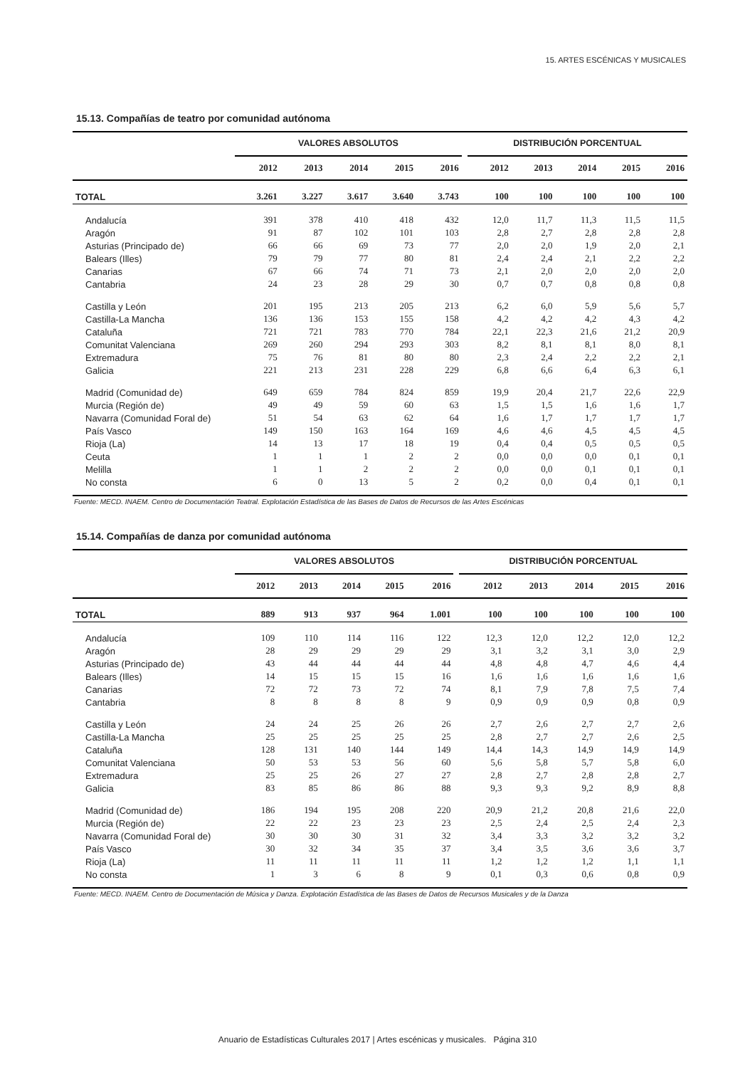15. ARTES ESCÉNICAS Y MUSICALES
15.13. Compañías de teatro por comunidad autónoma
| | VALORES ABSOLUTOS | | | | | | DISTRIBUCIÓN PORCENTUAL | | | | |
| --- | --- | --- | --- | --- | --- | --- | --- | --- | --- | --- | --- |
| | 2012 | 2013 | 2014 | 2015 | 2016 | | 2012 | 2013 | 2014 | 2015 | 2016 |
| TOTAL | 3.261 | 3.227 | 3.617 | 3.640 | 3.743 | | 100 | 100 | 100 | 100 | 100 |
| Andalucía | 391 | 378 | 410 | 418 | 432 | | 12,0 | 11,7 | 11,3 | 11,5 | 11,5 |
| Aragón | 91 | 87 | 102 | 101 | 103 | | 2,8 | 2,7 | 2,8 | 2,8 | 2,8 |
| Asturias (Principado de) | 66 | 66 | 69 | 73 | 77 | | 2,0 | 2,0 | 1,9 | 2,0 | 2,1 |
| Balears (Illes) | 79 | 79 | 77 | 80 | 81 | | 2,4 | 2,4 | 2,1 | 2,2 | 2,2 |
| Canarias | 67 | 66 | 74 | 71 | 73 | | 2,1 | 2,0 | 2,0 | 2,0 | 2,0 |
| Cantabria | 24 | 23 | 28 | 29 | 30 | | 0,7 | 0,7 | 0,8 | 0,8 | 0,8 |
| Castilla y León | 201 | 195 | 213 | 205 | 213 | | 6,2 | 6,0 | 5,9 | 5,6 | 5,7 |
| Castilla-La Mancha | 136 | 136 | 153 | 155 | 158 | | 4,2 | 4,2 | 4,2 | 4,3 | 4,2 |
| Cataluña | 721 | 721 | 783 | 770 | 784 | | 22,1 | 22,3 | 21,6 | 21,2 | 20,9 |
| Comunitat Valenciana | 269 | 260 | 294 | 293 | 303 | | 8,2 | 8,1 | 8,1 | 8,0 | 8,1 |
| Extremadura | 75 | 76 | 81 | 80 | 80 | | 2,3 | 2,4 | 2,2 | 2,2 | 2,1 |
| Galicia | 221 | 213 | 231 | 228 | 229 | | 6,8 | 6,6 | 6,4 | 6,3 | 6,1 |
| Madrid (Comunidad de) | 649 | 659 | 784 | 824 | 859 | | 19,9 | 20,4 | 21,7 | 22,6 | 22,9 |
| Murcia (Región de) | 49 | 49 | 59 | 60 | 63 | | 1,5 | 1,5 | 1,6 | 1,6 | 1,7 |
| Navarra (Comunidad Foral de) | 51 | 54 | 63 | 62 | 64 | | 1,6 | 1,7 | 1,7 | 1,7 | 1,7 |
| País Vasco | 149 | 150 | 163 | 164 | 169 | | 4,6 | 4,6 | 4,5 | 4,5 | 4,5 |
| Rioja (La) | 14 | 13 | 17 | 18 | 19 | | 0,4 | 0,4 | 0,5 | 0,5 | 0,5 |
| Ceuta | 1 | 1 | 1 | 2 | 2 | | 0,0 | 0,0 | 0,0 | 0,1 | 0,1 |
| Melilla | 1 | 1 | 2 | 2 | 2 | | 0,0 | 0,0 | 0,1 | 0,1 | 0,1 |
| No consta | 6 | 0 | 13 | 5 | 2 | | 0,2 | 0,0 | 0,4 | 0,1 | 0,1 |
Fuente: MECD. INAEM. Centro de Documentación Teatral. Explotación Estadística de las Bases de Datos de Recursos de las Artes Escénicas
15.14. Compañías de danza por comunidad autónoma
| | VALORES ABSOLUTOS | | | | | | DISTRIBUCIÓN PORCENTUAL | | | | |
| --- | --- | --- | --- | --- | --- | --- | --- | --- | --- | --- | --- |
| | 2012 | 2013 | 2014 | 2015 | 2016 | | 2012 | 2013 | 2014 | 2015 | 2016 |
| TOTAL | 889 | 913 | 937 | 964 | 1.001 | | 100 | 100 | 100 | 100 | 100 |
| Andalucía | 109 | 110 | 114 | 116 | 122 | | 12,3 | 12,0 | 12,2 | 12,0 | 12,2 |
| Aragón | 28 | 29 | 29 | 29 | 29 | | 3,1 | 3,2 | 3,1 | 3,0 | 2,9 |
| Asturias (Principado de) | 43 | 44 | 44 | 44 | 44 | | 4,8 | 4,8 | 4,7 | 4,6 | 4,4 |
| Balears (Illes) | 14 | 15 | 15 | 15 | 16 | | 1,6 | 1,6 | 1,6 | 1,6 | 1,6 |
| Canarias | 72 | 72 | 73 | 72 | 74 | | 8,1 | 7,9 | 7,8 | 7,5 | 7,4 |
| Cantabria | 8 | 8 | 8 | 8 | 9 | | 0,9 | 0,9 | 0,9 | 0,8 | 0,9 |
| Castilla y León | 24 | 24 | 25 | 26 | 26 | | 2,7 | 2,6 | 2,7 | 2,7 | 2,6 |
| Castilla-La Mancha | 25 | 25 | 25 | 25 | 25 | | 2,8 | 2,7 | 2,7 | 2,6 | 2,5 |
| Cataluña | 128 | 131 | 140 | 144 | 149 | | 14,4 | 14,3 | 14,9 | 14,9 | 14,9 |
| Comunitat Valenciana | 50 | 53 | 53 | 56 | 60 | | 5,6 | 5,8 | 5,7 | 5,8 | 6,0 |
| Extremadura | 25 | 25 | 26 | 27 | 27 | | 2,8 | 2,7 | 2,8 | 2,8 | 2,7 |
| Galicia | 83 | 85 | 86 | 86 | 88 | | 9,3 | 9,3 | 9,2 | 8,9 | 8,8 |
| Madrid (Comunidad de) | 186 | 194 | 195 | 208 | 220 | | 20,9 | 21,2 | 20,8 | 21,6 | 22,0 |
| Murcia (Región de) | 22 | 22 | 23 | 23 | 23 | | 2,5 | 2,4 | 2,5 | 2,4 | 2,3 |
| Navarra (Comunidad Foral de) | 30 | 30 | 30 | 31 | 32 | | 3,4 | 3,3 | 3,2 | 3,2 | 3,2 |
| País Vasco | 30 | 32 | 34 | 35 | 37 | | 3,4 | 3,5 | 3,6 | 3,6 | 3,7 |
| Rioja (La) | 11 | 11 | 11 | 11 | 11 | | 1,2 | 1,2 | 1,2 | 1,1 | 1,1 |
| No consta | 1 | 3 | 6 | 8 | 9 | | 0,1 | 0,3 | 0,6 | 0,8 | 0,9 |
Fuente: MECD. INAEM. Centro de Documentación de Música y Danza. Explotación Estadística de las Bases de Datos de Recursos Musicales y de la Danza
Anuario de Estadísticas Culturales 2017 | Artes escénicas y musicales. Página 310